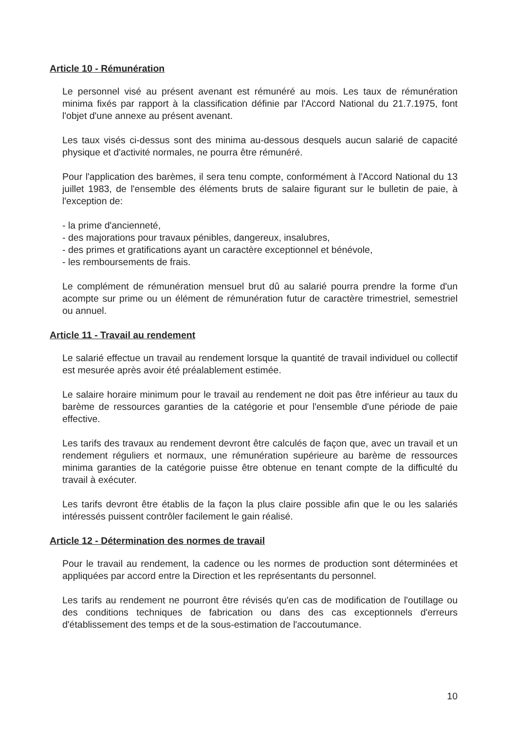Article 10 - Rémunération
Le personnel visé au présent avenant est rémunéré au mois. Les taux de rémunération minima fixés par rapport à la classification définie par l'Accord National du 21.7.1975, font l'objet d'une annexe au présent avenant.
Les taux visés ci-dessus sont des minima au-dessous desquels aucun salarié de capacité physique et d'activité normales, ne pourra être rémunéré.
Pour l'application des barèmes, il sera tenu compte, conformément à l'Accord National du 13 juillet 1983, de l'ensemble des éléments bruts de salaire figurant sur le bulletin de paie, à l'exception de:
- la prime d'ancienneté,
- des majorations pour travaux pénibles, dangereux, insalubres,
- des primes et gratifications ayant un caractère exceptionnel et bénévole,
- les remboursements de frais.
Le complément de rémunération mensuel brut dû au salarié pourra prendre la forme d'un acompte sur prime ou un élément de rémunération futur de caractère trimestriel, semestriel ou annuel.
Article 11 - Travail au rendement
Le salarié effectue un travail au rendement lorsque la quantité de travail individuel ou collectif est mesurée après avoir été préalablement estimée.
Le salaire horaire minimum pour le travail au rendement ne doit pas être inférieur au taux du barème de ressources garanties de la catégorie et pour l'ensemble d'une période de paie effective.
Les tarifs des travaux au rendement devront être calculés de façon que, avec un travail et un rendement réguliers et normaux, une rémunération supérieure au barème de ressources minima garanties de la catégorie puisse être obtenue en tenant compte de la difficulté du travail à exécuter.
Les tarifs devront être établis de la façon la plus claire possible afin que le ou les salariés intéressés puissent contrôler facilement le gain réalisé.
Article 12 - Détermination des normes de travail
Pour le travail au rendement, la cadence ou les normes de production sont déterminées et appliquées par accord entre la Direction et les représentants du personnel.
Les tarifs au rendement ne pourront être révisés qu'en cas de modification de l'outillage ou des conditions techniques de fabrication ou dans des cas exceptionnels d'erreurs d'établissement des temps et de la sous-estimation de l'accoutumance.
10